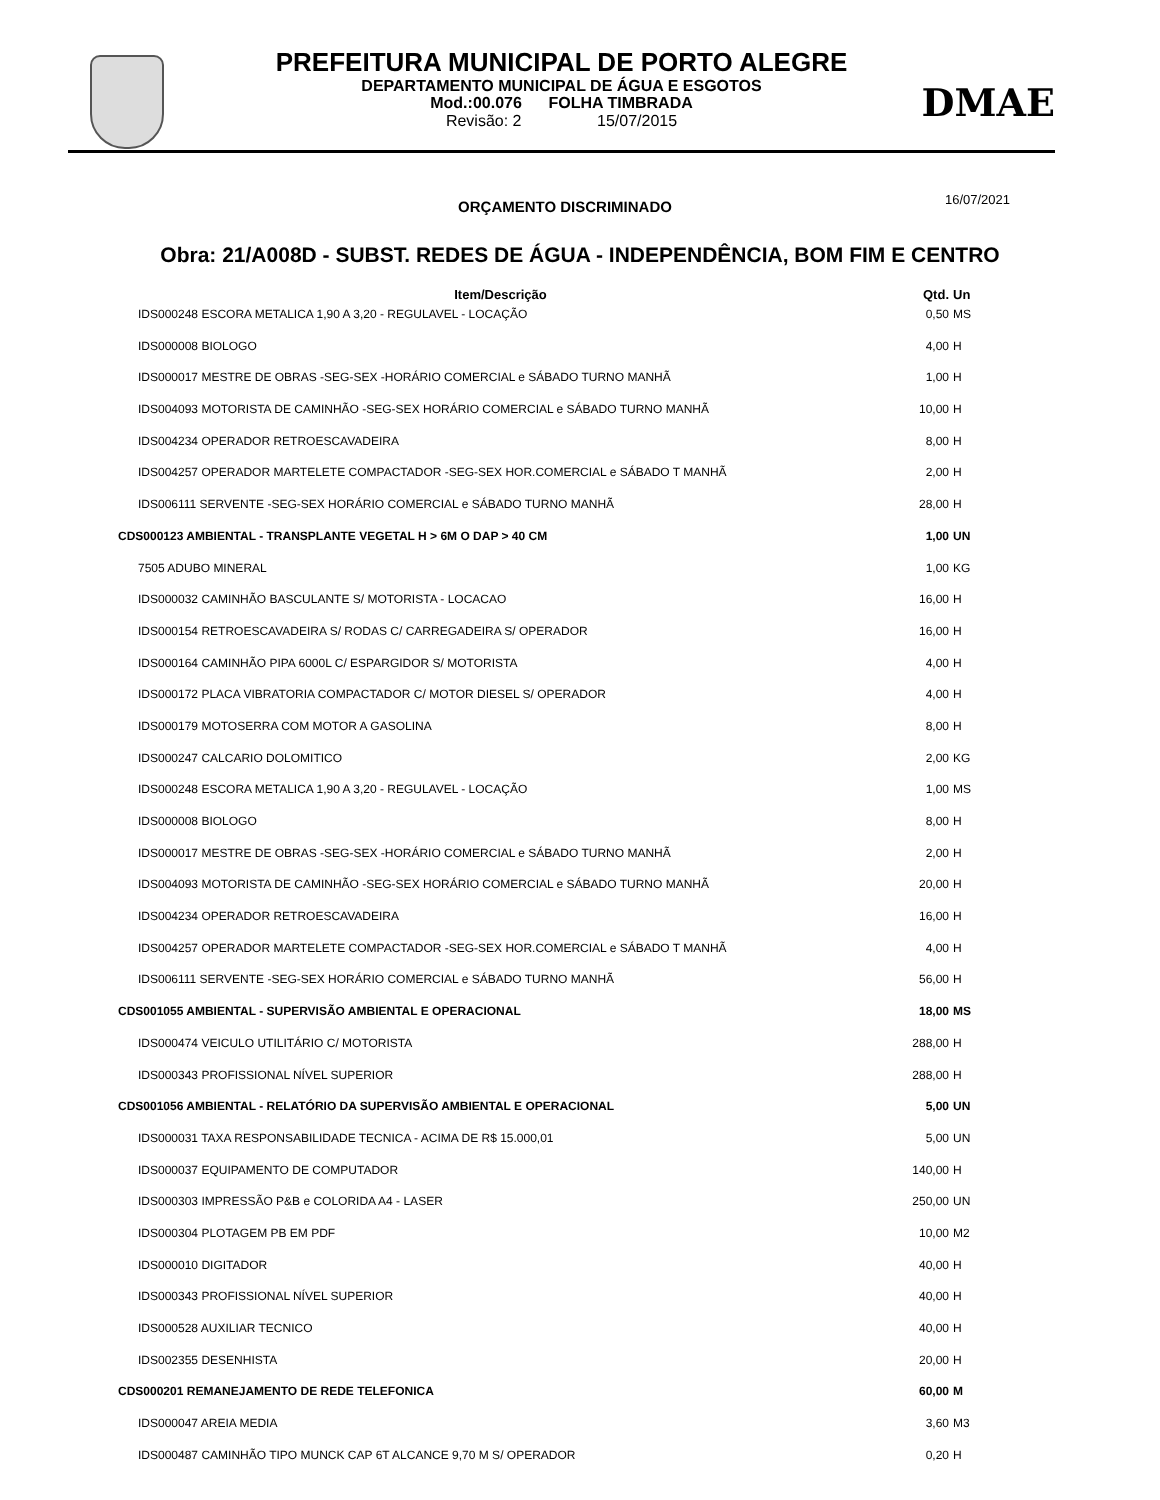PREFEITURA MUNICIPAL DE PORTO ALEGRE
DEPARTAMENTO MUNICIPAL DE ÁGUA E ESGOTOS
Mod.:00.076 FOLHA TIMBRADA
Revisão: 2 15/07/2015
DMAE
ORÇAMENTO DISCRIMINADO 16/07/2021
Obra: 21/A008D - SUBST. REDES DE ÁGUA - INDEPENDÊNCIA, BOM FIM E CENTRO
| Item/Descrição | Qtd. | Un |
| --- | --- | --- |
| IDS000248 ESCORA METALICA 1,90 A 3,20 - REGULAVEL - LOCAÇÃO | 0,50 | MS |
| IDS000008 BIOLOGO | 4,00 | H |
| IDS000017 MESTRE DE OBRAS -SEG-SEX -HORÁRIO COMERCIAL e SÁBADO TURNO MANHÃ | 1,00 | H |
| IDS004093 MOTORISTA DE CAMINHÃO -SEG-SEX HORÁRIO COMERCIAL e SÁBADO TURNO MANHÃ | 10,00 | H |
| IDS004234 OPERADOR RETROESCAVADEIRA | 8,00 | H |
| IDS004257 OPERADOR MARTELETE COMPACTADOR -SEG-SEX HOR.COMERCIAL e SÁBADO T MANHÃ | 2,00 | H |
| IDS006111 SERVENTE -SEG-SEX HORÁRIO COMERCIAL e SÁBADO TURNO MANHÃ | 28,00 | H |
| CDS000123 AMBIENTAL - TRANSPLANTE VEGETAL H > 6M O DAP > 40 CM | 1,00 | UN |
| 7505 ADUBO MINERAL | 1,00 | KG |
| IDS000032 CAMINHÃO BASCULANTE S/ MOTORISTA - LOCACAO | 16,00 | H |
| IDS000154 RETROESCAVADEIRA S/ RODAS C/ CARREGADEIRA S/ OPERADOR | 16,00 | H |
| IDS000164 CAMINHÃO PIPA 6000L C/ ESPARGIDOR S/ MOTORISTA | 4,00 | H |
| IDS000172 PLACA VIBRATORIA COMPACTADOR C/ MOTOR DIESEL S/ OPERADOR | 4,00 | H |
| IDS000179 MOTOSERRA COM MOTOR A GASOLINA | 8,00 | H |
| IDS000247 CALCARIO DOLOMITICO | 2,00 | KG |
| IDS000248 ESCORA METALICA 1,90 A 3,20 - REGULAVEL - LOCAÇÃO | 1,00 | MS |
| IDS000008 BIOLOGO | 8,00 | H |
| IDS000017 MESTRE DE OBRAS -SEG-SEX -HORÁRIO COMERCIAL e SÁBADO TURNO MANHÃ | 2,00 | H |
| IDS004093 MOTORISTA DE CAMINHÃO -SEG-SEX HORÁRIO COMERCIAL e SÁBADO TURNO MANHÃ | 20,00 | H |
| IDS004234 OPERADOR RETROESCAVADEIRA | 16,00 | H |
| IDS004257 OPERADOR MARTELETE COMPACTADOR -SEG-SEX HOR.COMERCIAL e SÁBADO T MANHÃ | 4,00 | H |
| IDS006111 SERVENTE -SEG-SEX HORÁRIO COMERCIAL e SÁBADO TURNO MANHÃ | 56,00 | H |
| CDS001055 AMBIENTAL - SUPERVISÃO AMBIENTAL E OPERACIONAL | 18,00 | MS |
| IDS000474 VEICULO UTILITÁRIO C/ MOTORISTA | 288,00 | H |
| IDS000343 PROFISSIONAL NÍVEL SUPERIOR | 288,00 | H |
| CDS001056 AMBIENTAL - RELATÓRIO DA SUPERVISÃO AMBIENTAL E OPERACIONAL | 5,00 | UN |
| IDS000031 TAXA RESPONSABILIDADE TECNICA - ACIMA DE R$ 15.000,01 | 5,00 | UN |
| IDS000037 EQUIPAMENTO DE COMPUTADOR | 140,00 | H |
| IDS000303 IMPRESSÃO P&B e COLORIDA A4 - LASER | 250,00 | UN |
| IDS000304 PLOTAGEM PB EM PDF | 10,00 | M2 |
| IDS000010 DIGITADOR | 40,00 | H |
| IDS000343 PROFISSIONAL NÍVEL SUPERIOR | 40,00 | H |
| IDS000528 AUXILIAR TECNICO | 40,00 | H |
| IDS002355 DESENHISTA | 20,00 | H |
| CDS000201 REMANEJAMENTO DE REDE TELEFONICA | 60,00 | M |
| IDS000047 AREIA MEDIA | 3,60 | M3 |
| IDS000487 CAMINHÃO TIPO MUNCK CAP 6T ALCANCE 9,70 M S/ OPERADOR | 0,20 | H |